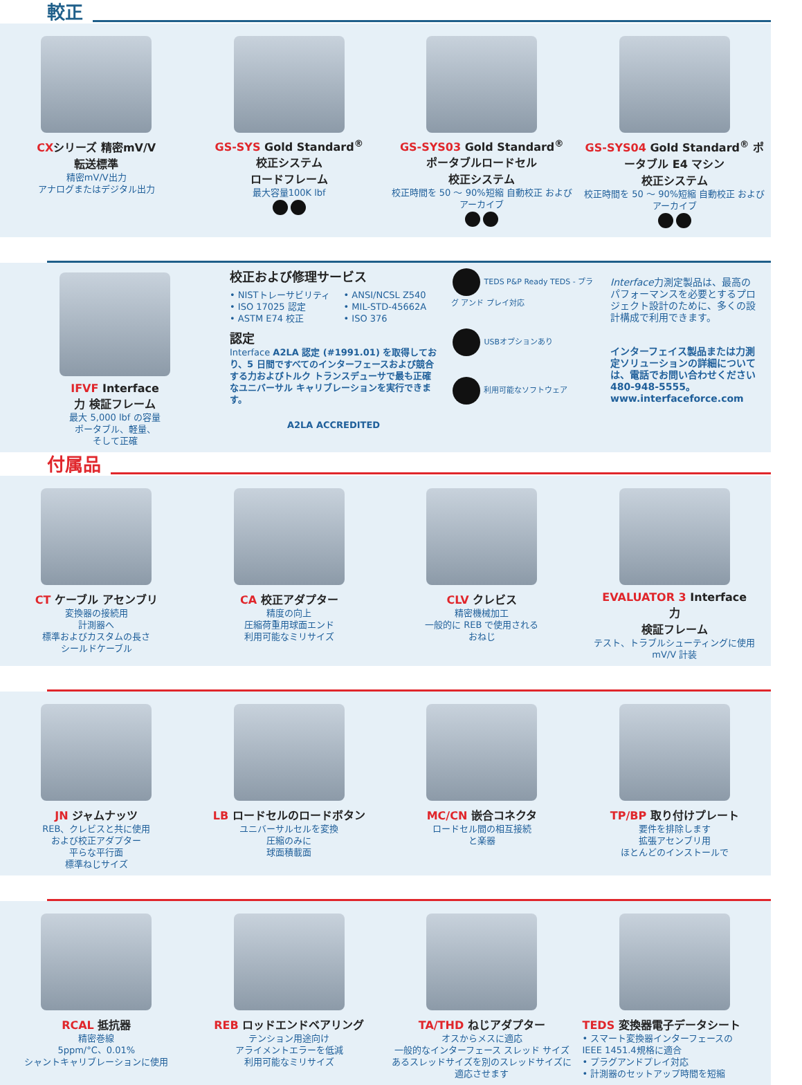較正
CXシリーズ 精密mV/V
転送標準
精密mV/V出力
アナログまたはデジタル出力
GS-SYS Gold Standard<sup>®</sup>
校正システム
ロードフレーム
最大容量100K lbf
GS-SYS03 Gold Standard<sup>®</sup>
ポータブルロードセル
校正システム
校正時間を 50 ～ 90%短縮 自動校正 およびアーカイブ
GS-SYS04 Gold Standard<sup>®</sup> ポータブル E4 マシン
校正システム
校正時間を 50 ～ 90%短縮 自動校正 およびアーカイブ
IFVF Interface
力 検証フレーム
最大 5,000 lbf の容量
ポータブル、軽量、
そして正確
校正および修理サービス
• NISTトレーサビリティ
• ISO 17025 認定
• ASTM E74 校正
• ANSI/NCSL Z540
• MIL-STD-45662A
• ISO 376
認定
Interface A2LA 認定 (#1991.01) を取得しており、5 日間ですべてのインターフェースおよび競合する力およびトルク トランスデューサで最も正確なユニバーサル キャリブレーションを実行できます。
A2LA ACCREDITED
TEDS P&P Ready TEDS - プラグ アンド プレイ対応
USBオプションあり
利用可能なソフトウェア
Interface力測定製品は、最高のパフォーマンスを必要とするプロジェクト設計のために、多くの設計構成で利用できます。
インターフェイス製品または力測定ソリューションの詳細については、電話でお問い合わせください 480-948-5555。
www.interfaceforce.com
付属品
CT ケーブル アセンブリ
変換器の接続用
計測器へ
標準およびカスタムの長さ
シールドケーブル
CA 校正アダプター
精度の向上
圧縮荷重用球面エンド
利用可能なミリサイズ
CLV クレビス
精密機械加工
一般的に REB で使用される
おねじ
EVALUATOR 3 Interface
力
検証フレーム
テスト、トラブルシューティングに使用
mV/V 計装
JN ジャムナッツ
REB、クレビスと共に使用
および校正アダプター
平らな平行面
標準ねじサイズ
LB ロードセルのロードボタン
ユニバーサルセルを変換
圧縮のみに
球面積載面
MC/CN 嵌合コネクタ
ロードセル間の相互接続
と楽器
TP/BP 取り付けプレート
要件を排除します
拡張アセンブリ用
ほとんどのインストールで
RCAL 抵抗器
精密巻線
5ppm/°C、0.01%
シャントキャリブレーションに使用
REB ロッドエンドベアリング
テンション用途向け
アライメントエラーを低減
利用可能なミリサイズ
TA/THD ねじアダプター
オスからメスに適応
一般的なインターフェース スレッド サイズ
あるスレッドサイズを別のスレッドサイズに
適応させます
TEDS 変換器電子データシート
• スマート変換器インターフェースの
IEEE 1451.4規格に適合
• プラグアンドプレイ対応
• 計測器のセットアップ時間を短縮